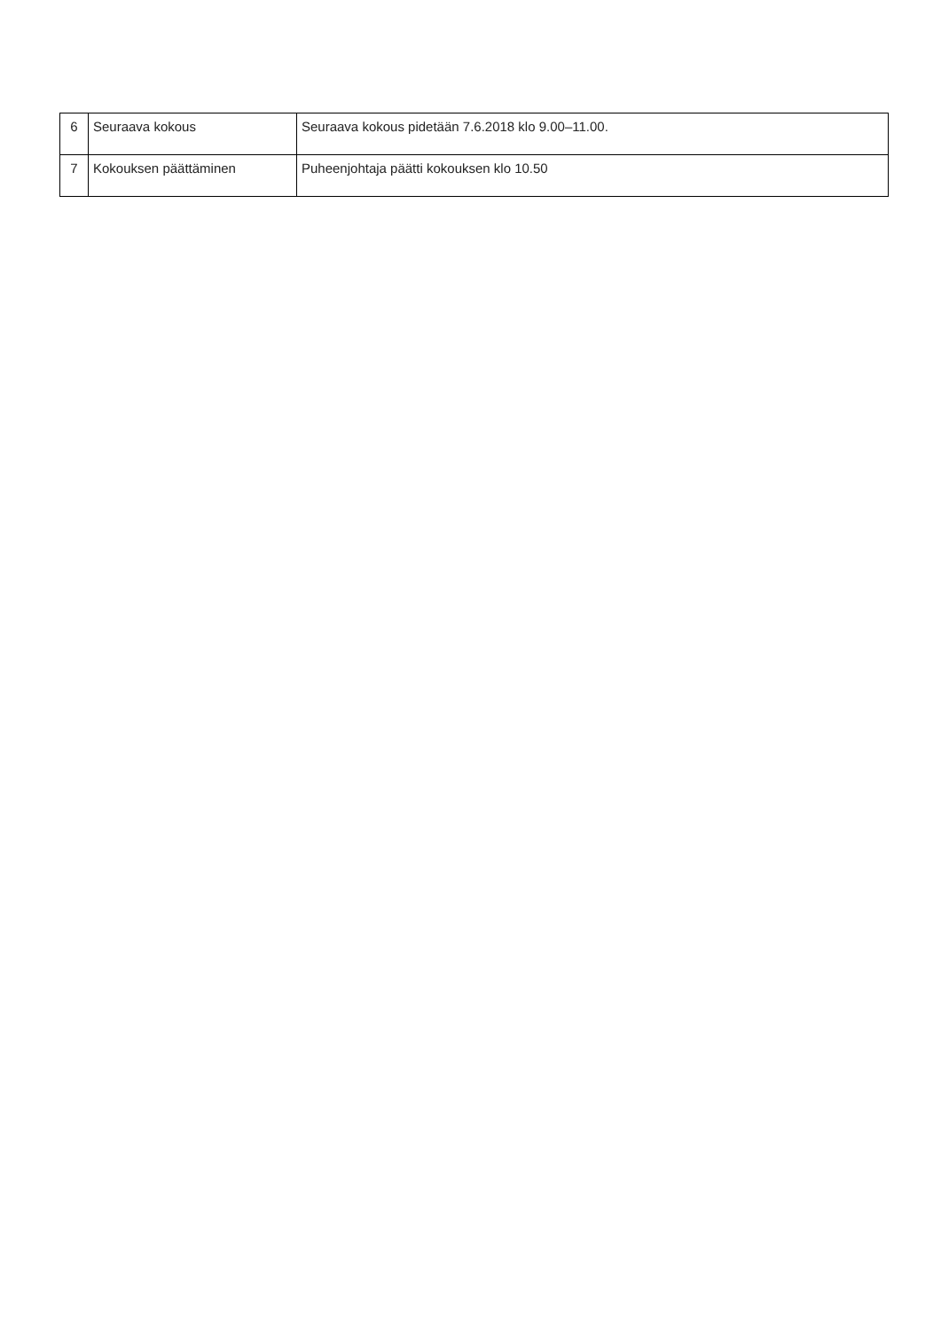| 6 | Seuraava kokous | Seuraava kokous pidetään 7.6.2018 klo 9.00–11.00. |
| 7 | Kokouksen päättäminen | Puheenjohtaja päätti kokouksen klo 10.50 |